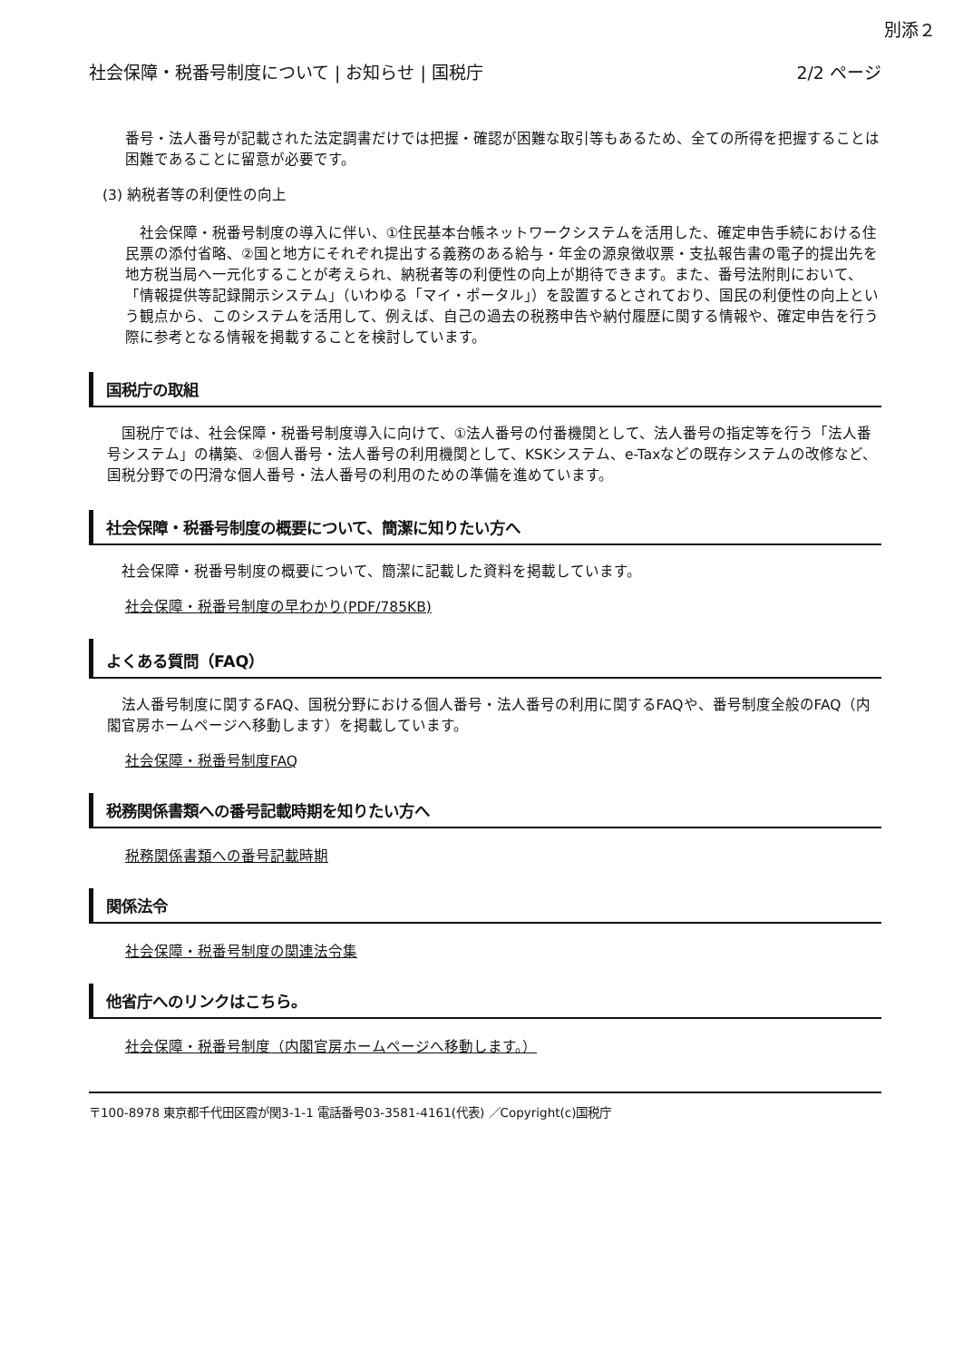別添２
社会保障・税番号制度について | お知らせ | 国税庁 2/2 ページ
番号・法人番号が記載された法定調書だけでは把握・確認が困難な取引等もあるため、全ての所得を把握することは困難であることに留意が必要です。
(3) 納税者等の利便性の向上
社会保障・税番号制度の導入に伴い、①住民基本台帳ネットワークシステムを活用した、確定申告手続における住民票の添付省略、②国と地方にそれぞれ提出する義務のある給与・年金の源泉徴収票・支払報告書の電子的提出先を地方税当局へ一元化することが考えられ、納税者等の利便性の向上が期待できます。また、番号法附則において、「情報提供等記録開示システム」（いわゆる「マイ・ポータル」）を設置するとされており、国民の利便性の向上という観点から、このシステムを活用して、例えば、自己の過去の税務申告や納付履歴に関する情報や、確定申告を行う際に参考となる情報を掲載することを検討しています。
国税庁の取組
国税庁では、社会保障・税番号制度導入に向けて、①法人番号の付番機関として、法人番号の指定等を行う「法人番号システム」の構築、②個人番号・法人番号の利用機関として、KSKシステム、e-Taxなどの既存システムの改修など、国税分野での円滑な個人番号・法人番号の利用のための準備を進めています。
社会保障・税番号制度の概要について、簡潔に知りたい方へ
社会保障・税番号制度の概要について、簡潔に記載した資料を掲載しています。
社会保障・税番号制度の早わかり(PDF/785KB)
よくある質問（FAQ）
法人番号制度に関するFAQ、国税分野における個人番号・法人番号の利用に関するFAQや、番号制度全般のFAQ（内閣官房ホームページへ移動します）を掲載しています。
社会保障・税番号制度FAQ
税務関係書類への番号記載時期を知りたい方へ
税務関係書類への番号記載時期
関係法令
社会保障・税番号制度の関連法令集
他省庁へのリンクはこちら。
社会保障・税番号制度（内閣官房ホームページへ移動します。）
〒100-8978 東京都千代田区霞が関3-1-1 電話番号03-3581-4161(代表) ／Copyright(c)国税庁